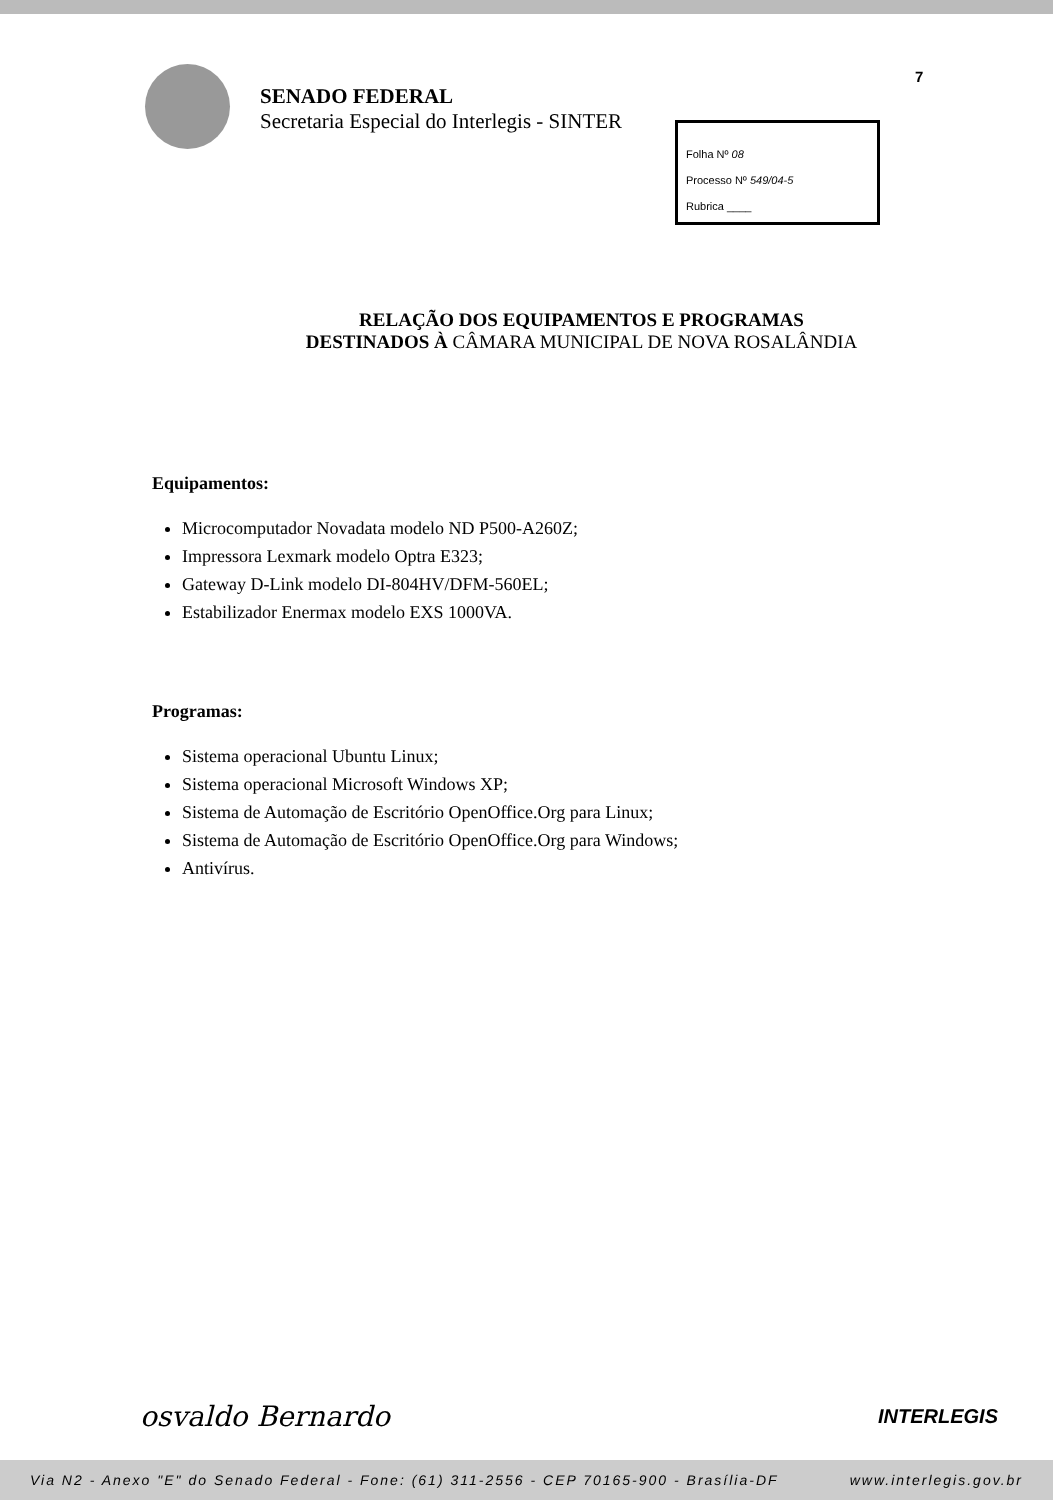SENADO FEDERAL
Secretaria Especial do Interlegis - SINTER
7
Folha Nº 08
Processo Nº 549/04-5
Rubrica ____
RELAÇÃO DOS EQUIPAMENTOS E PROGRAMAS
DESTINADOS À CÂMARA MUNICIPAL DE NOVA ROSALÂNDIA
Equipamentos:
Microcomputador Novadata modelo ND P500-A260Z;
Impressora Lexmark modelo Optra E323;
Gateway D-Link modelo DI-804HV/DFM-560EL;
Estabilizador Enermax modelo EXS 1000VA.
Programas:
Sistema operacional Ubuntu Linux;
Sistema operacional Microsoft Windows XP;
Sistema de Automação de Escritório OpenOffice.Org para Linux;
Sistema de Automação de Escritório OpenOffice.Org para Windows;
Antivírus.
osvaldo Bernardo INTERLEGIS
Via N2 - Anexo "E" do Senado Federal - Fone: (61) 311-2556 - CEP 70165-900 - Brasília-DF www.interlegis.gov.br